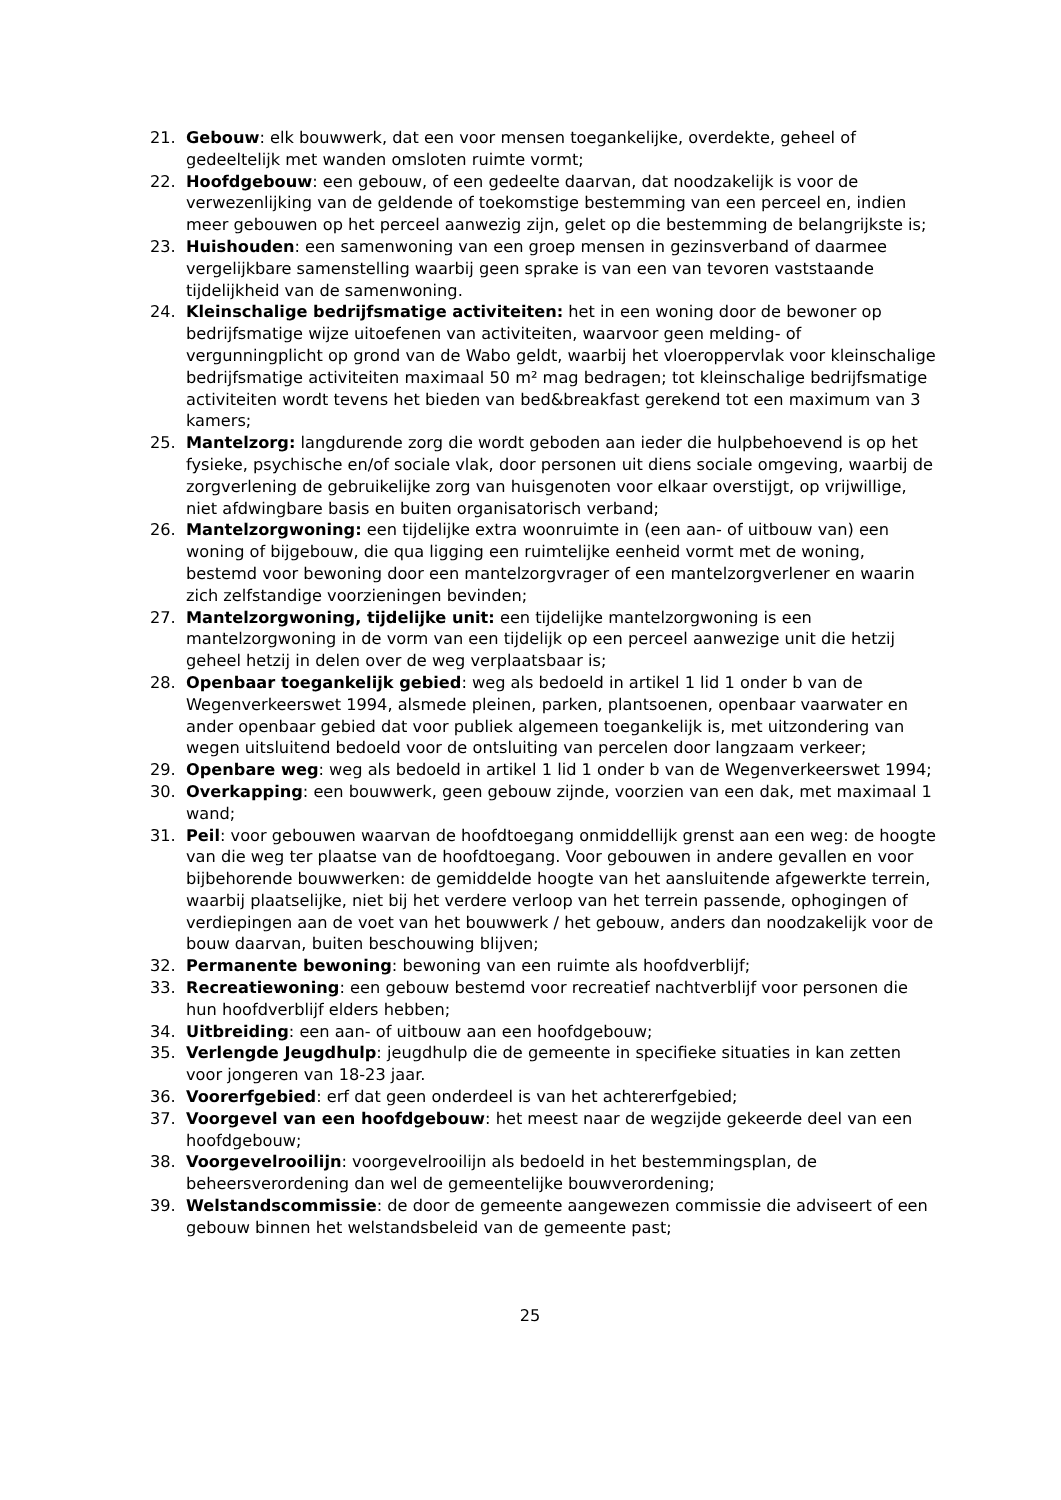21. Gebouw: elk bouwwerk, dat een voor mensen toegankelijke, overdekte, geheel of gedeeltelijk met wanden omsloten ruimte vormt;
22. Hoofdgebouw: een gebouw, of een gedeelte daarvan, dat noodzakelijk is voor de verwezenlijking van de geldende of toekomstige bestemming van een perceel en, indien meer gebouwen op het perceel aanwezig zijn, gelet op die bestemming de belangrijkste is;
23. Huishouden: een samenwoning van een groep mensen in gezinsverband of daarmee vergelijkbare samenstelling waarbij geen sprake is van een van tevoren vaststaande tijdelijkheid van de samenwoning.
24. Kleinschalige bedrijfsmatige activiteiten: het in een woning door de bewoner op bedrijfsmatige wijze uitoefenen van activiteiten, waarvoor geen melding- of vergunningplicht op grond van de Wabo geldt, waarbij het vloeroppervlak voor kleinschalige bedrijfsmatige activiteiten maximaal 50 m² mag bedragen; tot kleinschalige bedrijfsmatige activiteiten wordt tevens het bieden van bed&breakfast gerekend tot een maximum van 3 kamers;
25. Mantelzorg: langdurende zorg die wordt geboden aan ieder die hulpbehoevend is op het fysieke, psychische en/of sociale vlak, door personen uit diens sociale omgeving, waarbij de zorgverlening de gebruikelijke zorg van huisgenoten voor elkaar overstijgt, op vrijwillige, niet afdwingbare basis en buiten organisatorisch verband;
26. Mantelzorgwoning: een tijdelijke extra woonruimte in (een aan- of uitbouw van) een woning of bijgebouw, die qua ligging een ruimtelijke eenheid vormt met de woning, bestemd voor bewoning door een mantelzorgvrager of een mantelzorgverlener en waarin zich zelfstandige voorzieningen bevinden;
27. Mantelzorgwoning, tijdelijke unit: een tijdelijke mantelzorgwoning is een mantelzorgwoning in de vorm van een tijdelijk op een perceel aanwezige unit die hetzij geheel hetzij in delen over de weg verplaatsbaar is;
28. Openbaar toegankelijk gebied: weg als bedoeld in artikel 1 lid 1 onder b van de Wegenverkeerswet 1994, alsmede pleinen, parken, plantsoenen, openbaar vaarwater en ander openbaar gebied dat voor publiek algemeen toegankelijk is, met uitzondering van wegen uitsluitend bedoeld voor de ontsluiting van percelen door langzaam verkeer;
29. Openbare weg: weg als bedoeld in artikel 1 lid 1 onder b van de Wegenverkeerswet 1994;
30. Overkapping: een bouwwerk, geen gebouw zijnde, voorzien van een dak, met maximaal 1 wand;
31. Peil: voor gebouwen waarvan de hoofdtoegang onmiddellijk grenst aan een weg: de hoogte van die weg ter plaatse van de hoofdtoegang. Voor gebouwen in andere gevallen en voor bijbehorende bouwwerken: de gemiddelde hoogte van het aansluitende afgewerkte terrein, waarbij plaatselijke, niet bij het verdere verloop van het terrein passende, ophogingen of verdiepingen aan de voet van het bouwwerk / het gebouw, anders dan noodzakelijk voor de bouw daarvan, buiten beschouwing blijven;
32. Permanente bewoning: bewoning van een ruimte als hoofdverblijf;
33. Recreatiewoning: een gebouw bestemd voor recreatief nachtverblijf voor personen die hun hoofdverblijf elders hebben;
34. Uitbreiding: een aan- of uitbouw aan een hoofdgebouw;
35. Verlengde Jeugdhulp: jeugdhulp die de gemeente in specifieke situaties in kan zetten voor jongeren van 18-23 jaar.
36. Voorerfgebied: erf dat geen onderdeel is van het achtererfgebied;
37. Voorgevel van een hoofdgebouw: het meest naar de wegzijde gekeerde deel van een hoofdgebouw;
38. Voorgevelrooilijn: voorgevelrooilijn als bedoeld in het bestemmingsplan, de beheersverordening dan wel de gemeentelijke bouwverordening;
39. Welstandscommissie: de door de gemeente aangewezen commissie die adviseert of een gebouw binnen het welstandsbeleid van de gemeente past;
25